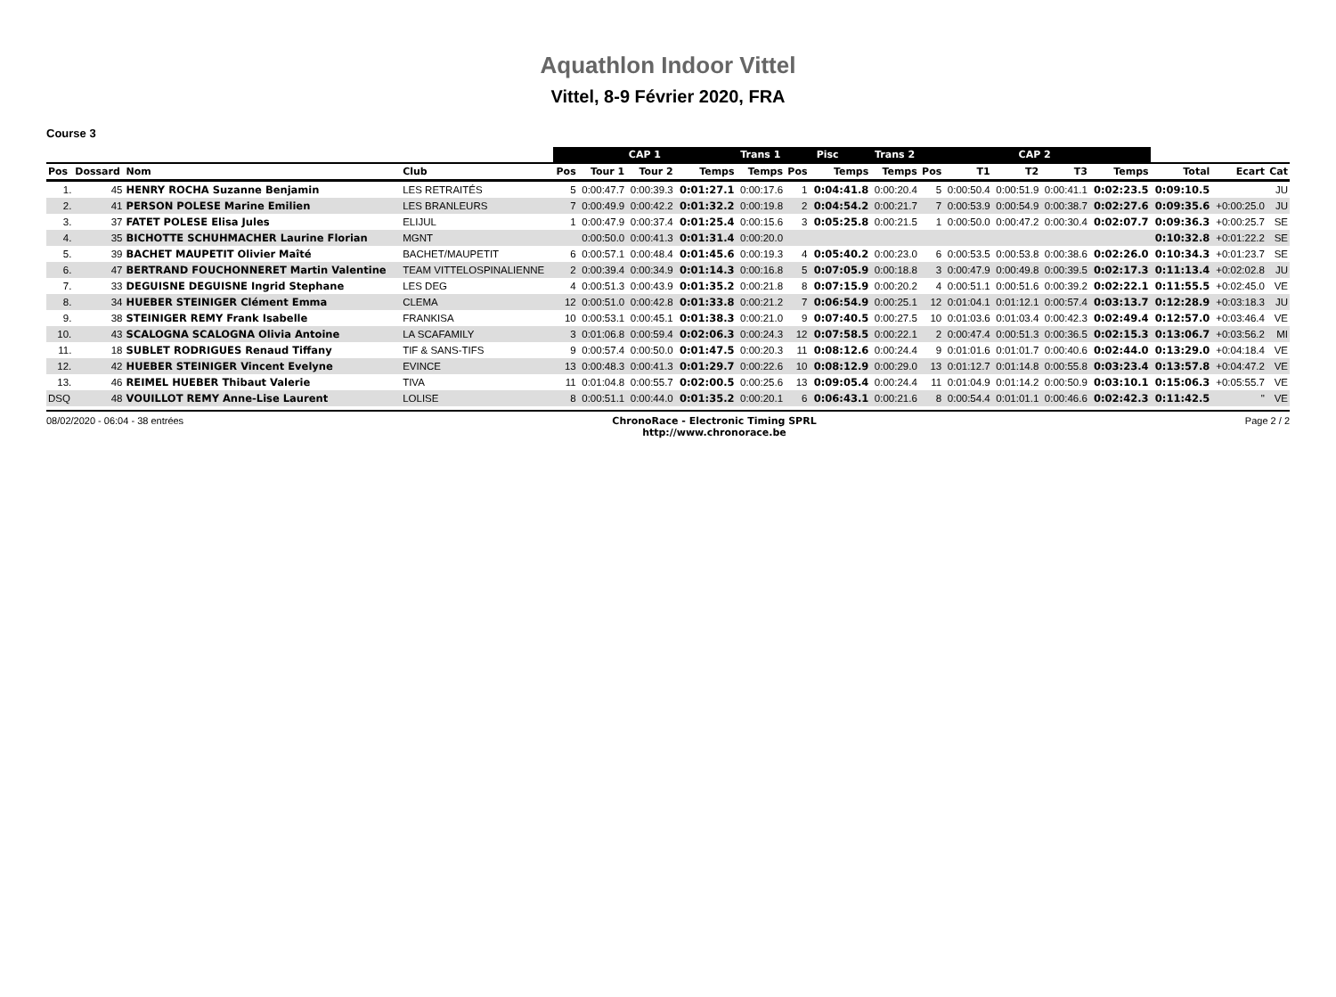Aquathlon Indoor Vittel
Vittel, 8-9 Février 2020, FRA
Course 3
| | | | | CAP 1 | | | | Trans 1 | Pisc | | Trans 2 | CAP 2 | | | | | | | |
| --- | --- | --- | --- | --- | --- | --- | --- | --- | --- | --- | --- | --- | --- | --- | --- | --- | --- | --- | --- |
| Pos | Dossard | Nom | Club | Pos | Tour 1 | Tour 2 | Temps | Temps | Pos | Temps | Temps | Pos | T1 | T2 | T3 | Temps | Total | Ecart | Cat |
| 1. | 45 | HENRY ROCHA Suzanne Benjamin | LES RETRAITÉS | 5 | 0:00:47.7 | 0:00:39.3 | 0:01:27.1 | 0:00:17.6 | 1 | 0:04:41.8 | 0:00:20.4 | 5 | 0:00:50.4 | 0:00:51.9 | 0:00:41.1 | 0:02:23.5 | 0:09:10.5 | | JU |
| 2. | 41 | PERSON POLESE Marine Emilien | LES BRANLEURS | 7 | 0:00:49.9 | 0:00:42.2 | 0:01:32.2 | 0:00:19.8 | 2 | 0:04:54.2 | 0:00:21.7 | 7 | 0:00:53.9 | 0:00:54.9 | 0:00:38.7 | 0:02:27.6 | 0:09:35.6 | +0:00:25.0 | JU |
| 3. | 37 | FATET POLESE Elisa Jules | ELIJUL | 1 | 0:00:47.9 | 0:00:37.4 | 0:01:25.4 | 0:00:15.6 | 3 | 0:05:25.8 | 0:00:21.5 | 1 | 0:00:50.0 | 0:00:47.2 | 0:00:30.4 | 0:02:07.7 | 0:09:36.3 | +0:00:25.7 | SE |
| 4. | 35 | BICHOTTE SCHUHMACHER Laurine Florian | MGNT | | 0:00:50.0 | 0:00:41.3 | 0:01:31.4 | 0:00:20.0 | | | | | | | | | 0:10:32.8 | +0:01:22.2 | SE |
| 5. | 39 | BACHET MAUPETIT Olivier Maîté | BACHET/MAUPETIT | 6 | 0:00:57.1 | 0:00:48.4 | 0:01:45.6 | 0:00:19.3 | 4 | 0:05:40.2 | 0:00:23.0 | 6 | 0:00:53.5 | 0:00:53.8 | 0:00:38.6 | 0:02:26.0 | 0:10:34.3 | +0:01:23.7 | SE |
| 6. | 47 | BERTRAND FOUCHONNERET Martin Valentine | TEAM VITTELOSPINALIENNE | 2 | 0:00:39.4 | 0:00:34.9 | 0:01:14.3 | 0:00:16.8 | 5 | 0:07:05.9 | 0:00:18.8 | 3 | 0:00:47.9 | 0:00:49.8 | 0:00:39.5 | 0:02:17.3 | 0:11:13.4 | +0:02:02.8 | JU |
| 7. | 33 | DEGUISNE DEGUISNE Ingrid Stephane | LES DEG | 4 | 0:00:51.3 | 0:00:43.9 | 0:01:35.2 | 0:00:21.8 | 8 | 0:07:15.9 | 0:00:20.2 | 4 | 0:00:51.1 | 0:00:51.6 | 0:00:39.2 | 0:02:22.1 | 0:11:55.5 | +0:02:45.0 | VE |
| 8. | 34 | HUEBER STEINIGER Clément Emma | CLEMA | 12 | 0:00:51.0 | 0:00:42.8 | 0:01:33.8 | 0:00:21.2 | 7 | 0:06:54.9 | 0:00:25.1 | 12 | 0:01:04.1 | 0:01:12.1 | 0:00:57.4 | 0:03:13.7 | 0:12:28.9 | +0:03:18.3 | JU |
| 9. | 38 | STEINIGER REMY Frank Isabelle | FRANKISA | 10 | 0:00:53.1 | 0:00:45.1 | 0:01:38.3 | 0:00:21.0 | 9 | 0:07:40.5 | 0:00:27.5 | 10 | 0:01:03.6 | 0:01:03.4 | 0:00:42.3 | 0:02:49.4 | 0:12:57.0 | +0:03:46.4 | VE |
| 10. | 43 | SCALOGNA SCALOGNA Olivia Antoine | LA SCAFAMILY | 3 | 0:01:06.8 | 0:00:59.4 | 0:02:06.3 | 0:00:24.3 | 12 | 0:07:58.5 | 0:00:22.1 | 2 | 0:00:47.4 | 0:00:51.3 | 0:00:36.5 | 0:02:15.3 | 0:13:06.7 | +0:03:56.2 | MI |
| 11. | 18 | SUBLET RODRIGUES Renaud Tiffany | TIF & SANS-TIFS | 9 | 0:00:57.4 | 0:00:50.0 | 0:01:47.5 | 0:00:20.3 | 11 | 0:08:12.6 | 0:00:24.4 | 9 | 0:01:01.6 | 0:01:01.7 | 0:00:40.6 | 0:02:44.0 | 0:13:29.0 | +0:04:18.4 | VE |
| 12. | 42 | HUEBER STEINIGER Vincent Evelyne | EVINCE | 13 | 0:00:48.3 | 0:00:41.3 | 0:01:29.7 | 0:00:22.6 | 10 | 0:08:12.9 | 0:00:29.0 | 13 | 0:01:12.7 | 0:01:14.8 | 0:00:55.8 | 0:03:23.4 | 0:13:57.8 | +0:04:47.2 | VE |
| 13. | 46 | REIMEL HUEBER Thibaut Valerie | TIVA | 11 | 0:01:04.8 | 0:00:55.7 | 0:02:00.5 | 0:00:25.6 | 13 | 0:09:05.4 | 0:00:24.4 | 11 | 0:01:04.9 | 0:01:14.2 | 0:00:50.9 | 0:03:10.1 | 0:15:06.3 | +0:05:55.7 | VE |
| DSQ | 48 | VOUILLOT REMY Anne-Lise Laurent | LOLISE | 8 | 0:00:51.1 | 0:00:44.0 | 0:01:35.2 | 0:00:20.1 | 6 | 0:06:43.1 | 0:00:21.6 | 8 | 0:00:54.4 | 0:01:01.1 | 0:00:46.6 | 0:02:42.3 | 0:11:42.5 | " | VE |
08/02/2020 - 06:04 - 38 entrées ChronoRace - Electronic Timing SPRL
http://www.chronorace.be Page 2 / 2